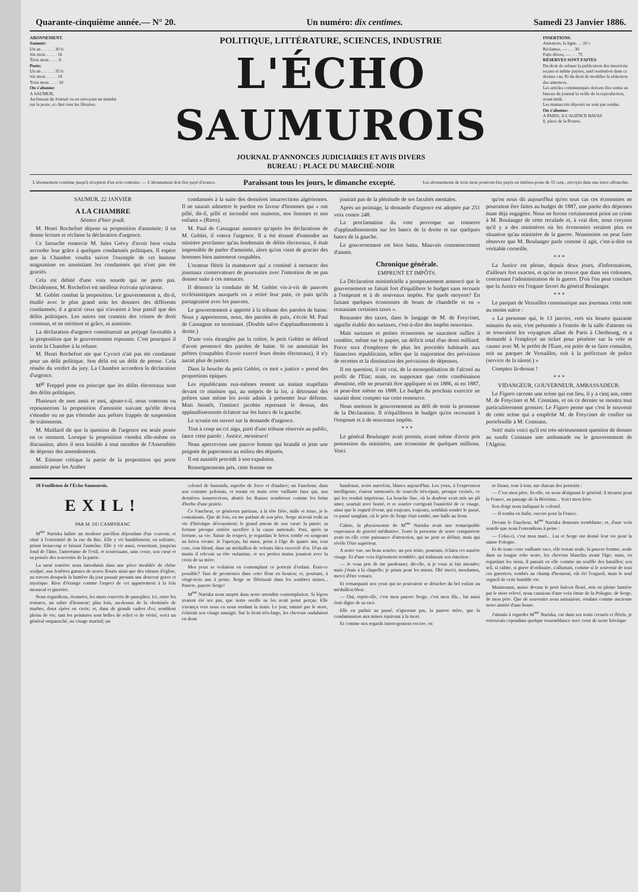Quarante-cinquième année.— N° 20. Un numéro: dix centimes. Samedi 23 Janvier 1886.
ABONNEMENT.
Saumur:
Un an . . . . . . 30 fr.
Six mois . . . . . 16
Trois mois . . . . 8
Poste:
Un an . . . . . . 35 fr.
Six mois . . . . . 18
Trois mois . . . . 10
On s'abonne:
A SAUMUR,
Au bureau du Journal ou en envoyant un mandat sur la poste, et chez tous les libraires.
POLITIQUE, LITTÉRATURE, SCIENCES, INDUSTRIE
L'ÉCHO SAUMUROIS
JOURNAL D'ANNONCES JUDICIAIRES ET AVIS DIVERS
BUREAU : PLACE DU MARCHÉ-NOIR
INSERTIONS.
Annonces, la ligne. . . 20 c
Réclames, — . . . 30
Faits divers, — . . . 75
RÉSERVES SONT FAITES
Du droit de refuser la publication des insertions reçues et même payées, sauf restitution dans ce dernier cas; Et du droit de modifier la rédaction des annonces.
Les articles communiqués doivent être remis au bureau du journal la veille de la reproduction, avant midi.
Les manuscrits déposés ne sont pas rendus.
On s'abonne:
A PARIS, A L'AGENCE HAVAS
8, place de la Bourse.
L'abonnement continue jusqu'à réception d'un avis contraire. — L'abonnement doit être payé d'avance. Paraissant tous les jours, le dimanche excepté. Les abonnements de trois mois pourront être payés en timbres-poste de 15 cent., envoyés dans une lettre affranchie.
SAUMUR, 22 JANVIER
A LA CHAMBRE
Séance d'hier jeudi.
M. Henri Rochefort dépose sa proposition d'amnistie; il en donne lecture et réclame la déclaration d'urgence.
Ce farouche remercie M. Jules Grévy d'avoir bien voulu accorder leur grâce à quelques condamnés politiques. Il espère que la Chambre voudra suivre l'exemple de cet homme magnanime en amnistiant les condamnés qui n'ont pas été graciés.
Cela est débité d'une voix sourde qui ne porte pas. Décidément, M. Rochefort est meilleur écrivain qu'orateur.
M. Goblet combat la proposition. Le gouvernement a, dit-il, étudié avec le plus grand soin les dossiers des différents condamnés; il a gracié ceux qui n'avaient à leur passif que des délits politiques. Les autres ont commis des crimes de droit commun, et ne méritent ni grâce, ni amnistie.
La déclaration d'urgence constituerait un préjugé favorable à la proposition que le gouvernement repousse. C'est pourquoi il invite la Chambre à la refuser.
M. Henri Rochefort nie que Cyvoct n'ait pas été condamné pour un délit politique. Son délit est un délit de presse. Cela résulte du verdict du jury. La Chambre accordera la déclaration d'urgence.
M<sup>gr</sup> Freppel pose en principe que les délits électoraux sont des délits politiques.
Plusieurs de mes amis et moi, ajoute-t-il, nous voterons ou repousserons la proposition d'amnistie suivant qu'elle devra s'étendre ou ne pas s'étendre aux prêtres frappés de suspension de traitements.
M. Maillard dit que la question de l'urgence est seule posée en ce moment. Lorsque la proposition viendra elle-même en discussion, alors il sera loisible à tout membre de l'Assemblée de déposer des amendements.
M. Etienne critique la partie de la proposition qui porte amnistie pour les Arabes
condamnés à la suite des dernières insurrections algériennes. Il ne saurait admettre le pardon en faveur d'hommes qui « ont pillé, dit-il, pillé et incendié nos maisons, nos femmes et nos enfants » (Rires).
M. Paul de Cassagnac annonce qu'après les déclarations de M. Goblet, il votera l'urgence. Il a été étonné d'entendre un ministre proclamer qu'au lendemain de délits électoraux, il était impossible de parler d'amnistie, alors qu'on vient de gracier des hommes bien autrement coupables.
L'orateur flétrit la manœuvre qui a consisté à menacer des journaux conservateurs de poursuites avec l'intention de ne pas donner suite à ces menaces.
Il dénonce la conduite de M. Goblet vis-à-vis de pauvres ecclésiastiques auxquels on a retiré leur pain, ce pain qu'ils partageaient avec les pauvres.
Le gouvernement a apporté à la tribune des paroles de haine. Nous y apporterons, nous, des paroles de paix, s'écrie M. Paul de Cassagnac en terminant. (Double salve d'applaudissements à droite.)
D'une voix étranglée par la colère, le petit Goblet se défend d'avoir prononcé des paroles de haine. Si on amnistiait les prêtres (coupables d'avoir exercé leurs droits électoraux), il n'y aurait plus de justice.
Dans la bouche du petit Goblet, ce mot « justice » prend des proportions épiques.
Les républicains eux-mêmes restent un instant stupéfaits devant ce ministre qui, au mépris de la loi, a détroussé des prêtres sans même les avoir admis à présenter leur défense. Mais bientôt, l'instinct jacobin reprenant le dessus, des applaudissements éclatent sur les bancs de la gauche.
Le scrutin est ouvert sur la demande d'urgence.
Tout à coup un cri aigu, parti d'une tribune réservée au public, lance cette parole : Justice, messieurs!
Nous apercevons une pauvre femme qui brandit et jette une poignée de paperasses au milieu des députés.
Il est aussitôt procédé à son expulsion.
Renseignements pris, cette femme ne
jouirait pas de la plénitude de ses facultés mentales.
Après un pointage, la demande d'urgence est adoptée par 251 voix contre 248.
La proclamation du vote provoque un tonnerre d'applaudissements sur les bancs de la droite et sur quelques bancs de la gauche.
Le gouvernement est bien battu. Mauvais commencement d'année.
Chronique générale.
EMPRUNT ET IMPÔTS.
La Déclaration ministérielle a pompeusement annoncé que le gouvernement se faisait fort d'équilibrer le budget sans recourir à l'emprunt et à de nouveaux impôts. Par quels moyens? En faisant quelques économies de bouts de chandelle et en « remaniant certaines taxes ».
Remanier des taxes, dans le langage de M. de Freycinet, signifie établir des surtaxes, c'est-à-dire des impôts nouveaux.
Mais surtaxes et petites économies ne sauraient suffire à combler, même sur le papier, un déficit total d'un demi milliard. Force sera d'employer de plus les procédés habituels aux financiers républicains, telles que la majoration des prévisions de recettes et la diminution des prévisions de dépenses.
Il est question, il est vrai, de la monopolisation de l'alcool au profit de l'Etat; mais, en supposant que cette combinaison aboutisse, elle ne pourrait être appliquée ni en 1886, ni en 1887, ni peut-être même en 1888. Le budget du prochain exercice ne saurait donc compter sur cette ressource.
Nous mettons le gouvernement au défi de tenir la promesse de la Déclaration. Il n'équilibrera le budget qu'en recourant à l'emprunt et à de nouveaux impôts.
* * *
Le général Boulanger avait promis, avant même d'avoir pris possession du ministère, une économie de quelques millions. Voici
qu'on nous dit aujourd'hui qu'en tous cas ces économies ne pourraient être faites au budget de 1887, une partie des dépenses étant déjà engagées. Nous ne ferons certainement point un crime à M. Boulanger de cette reculade et, à vrai dire, nous croyons qu'il y a des ministères où les économies seraient plus en situation qu'au ministère de la guerre. Néanmoins on peut faire observer que M. Boulanger parle comme il agit, c'est-à-dire en véritable corneille.
* * *
La Justice est pleine, depuis deux jours, d'informations, d'ailleurs fort exactes, et qu'on ne trouve que dans ses colonnes, concernant l'administration de la guerre. D'où l'on peut conclure que la Justice est l'organe favori du général Boulanger.
* * *
Le parquet de Versailles communique aux journaux cette note au moins naïve :
« La personne qui, le 13 janvier, vers six heures quarante minutes du soir, s'est présentée à l'entrée de la salle d'attente où se trouvaient les voyageurs allant de Paris à Cherbourg, et a demandé à l'employé un ticket pour pénétrer sur la voie et causer avec M. le préfet de l'Eure, est priée de se faire connaître, soit au parquet de Versailles, soit à la préfecture de police (service de la sûreté.) »
Comptez là-dessus !
* * *
VIDANGEUR, GOUVERNEUR, AMBASSADEUR.
Le Figaro raconte une scène qui eut lieu, il y a cinq ans, entre M. de Freycinet et M. Constans, et où ce dernier se montra tout particulièrement grossier. Le Figaro pense que c'est le souvenir de cette scène qui a empêché M. de Freycinet de confier un portefeuille à M. Constans.
Soit! mais voici qu'il est très-sérieusement question de donner au susdit Constans une ambassade ou le gouvernement de l'Algérie.
18 Feuilleton de l'Écho Saumurois.
EXIL!
PAR M. DU CAMPFRANC
M<sup>me</sup> Nariska habite un modeste pavillon dépendant d'un couvent, et situé à l'extrémité de la rue du Bac. Elle y vit humblement, en solitaire, priant beaucoup et faisant l'aumône. Elle y vit aussi, ressentant, jusqu'au fond de l'âme, l'amertume de l'exil, et nourrissant, sans cesse, son cœur et sa pensée des souvenirs de la patrie.
La sœur tourière nous introduisit dans une pièce meublée de chêne sculpté, aux fenêtres garnies de stores fleuris ainsi que des vitraux d'église, au travers desquels la lumière du jour passait prenant une douceur grave et mystique. Rien d'étrange comme l'aspect de cet appartement à la fois monacal et guerrier.
Nous regardions, étonnées, les murs couverts de panoplies. Ici, entre les tentures, un sabre d'honneur; plus loin, au-dessus de la cheminée de marbre, deux épées en croix; et, dans de grands cadres d'or, semblent pleins de vie, tant les peintures sont belles de relief et de vérité, voici un général empanaché, au visage martial; un
colonel de hussards, superbe de force et d'audace; un Faucheur, dans son costume polonais, et tenant en main cette vaillante faux qui, aux dernières insurrections, abattit les Russes nombreux comme les brins d'herbe d'une prairie.
Ce Faucheur, ce généreux partisan, à la tête fière, mâle et triste, je le connaissais. Que de fois, en me parlant de son père, Serge m'avait redit sa vie d'héroïque dévouement; le grand amour de son cœur: la patrie; sa fortune presque entière sacrifiée à la cause nationale. Puis, après sa fortune, sa vie. Saisie de respect, je regardais le héros tombé en songeant au héros vivant. Je l'aperçus, lui aussi, peint à l'âge de quatre ans, tout rose, tout blond, dans un médaillon de velours bleu encerclé d'or. D'un air mutin il relevait sa tête enfantine, et ses petites mains jouaient avec la croix de sa mère.
Mes yeux se voilaient en contemplant ce portrait d'enfant. Était-ce possible? Tant de promesses dans cette fleur en bouton; et, pourtant, à vingt-trois ans à peine, Serge se flétrissait dans les sombres mines... Pauvre, pauvre Serge!
M<sup>me</sup> Nariska nous surprit dans notre attendrie contemplation. Si légers avaient été ses pas, que notre oreille ne les avait point perçus. Elle s'avança vers nous en nous tendant la main. Le jour, tamisé par le store, éclairait son visage amaigri. Sur le front très-large, les cheveux ondulaient en deux
bandeaux, noirs autrefois, blancs aujourd'hui. Les yeux, à l'expression intelligente, étaient surmontés de sourcils très-épais, presque croisés, ce qui les rendait impérieux. La bouche fine, où la douleur avait mis un pli amer, souriait avec bonté, et ce sourire corrigeait l'austérité de ce visage, ainsi que le regard rêveur, qui toujours, toujours, semblait sonder le passé, ce passé sanglant, où le père de Serge était tombé, une balle au front.
Calme, la physionomie de M<sup>me</sup> Nariska avait une remarquable expression de gravité méditative. Toute la personne de notre compatriote avait en elle cette puissance d'attraction, qui ne peut se définir, mais qui révèle l'être supérieur.
A notre vue, un beau sourire, un peu triste, pourtant, éclaira cet austère visage. Et d'une voix légèrement tremblée, qui trahissait son émotion :
— Je vous prie de me pardonner, dit-elle, si je vous ai fait attendre; mais j'étais à la chapelle; je priais pour les miens. Oh! merci, mesdames, merci d'être venues.
Et remarquant nos yeux qui ne pouvaient se détacher du bel enfant au médaillon bleu:
— Oui, reprit-elle, c'est mon pauvre Serge, c'est mon fils... lui aussi était digne de sa race.
Elle en parlait au passé, n'ignorant pas, la pauvre mère, que la condamnation aux mines équivaut à la mort.
Et comme nos regards interrogeaient encore, en
se fixant, tour à tour, sur chacun des portraits :
— C'est mon père, fit-elle, en nous désignant le général; il mourut pour la France, au passage de la Bérésina... Voici mon frère.
Son doigt nous indiquait le colonel.
— Il tomba en Italie, encore pour la France.
Devant le Faucheur, M<sup>me</sup> Nariska demeura tremblante; et, d'une voix sourde que nous l'entendions à peine :
— Celui-ci, c'est mon mari... Lui et Serge ont donné leur vie pour la sainte Pologne.
Et de toute cette vaillante race, elle restait seule, la pauvre femme, seule dans sa longue robe noire, les cheveux blanchis avant l'âge; mais, en regardant les siens, il passait en elle comme un souffle des batailles; son œil, si calme, si grave d'ordinaire, s'allumait, comme si le souvenir de tous ces guerriers, tombés au champ d'honneur, eût été l'orgueil, mais le seul orgueil de cette humble vie.
Maintenant, assise devant le petit balcon fleuri, mis en pleine lumière par le store relevé, nous causions d'une voix émue de la Pologne, de Serge, de mon père. Que de souvenirs nous unissaient, rendant comme ancienne notre amitié d'une heure.
J'aimais à regarder M<sup>me</sup> Nariska, car dans ses traits creusés et flétris, je retrouvais cependant quelque ressemblance avec ceux de notre héroïque